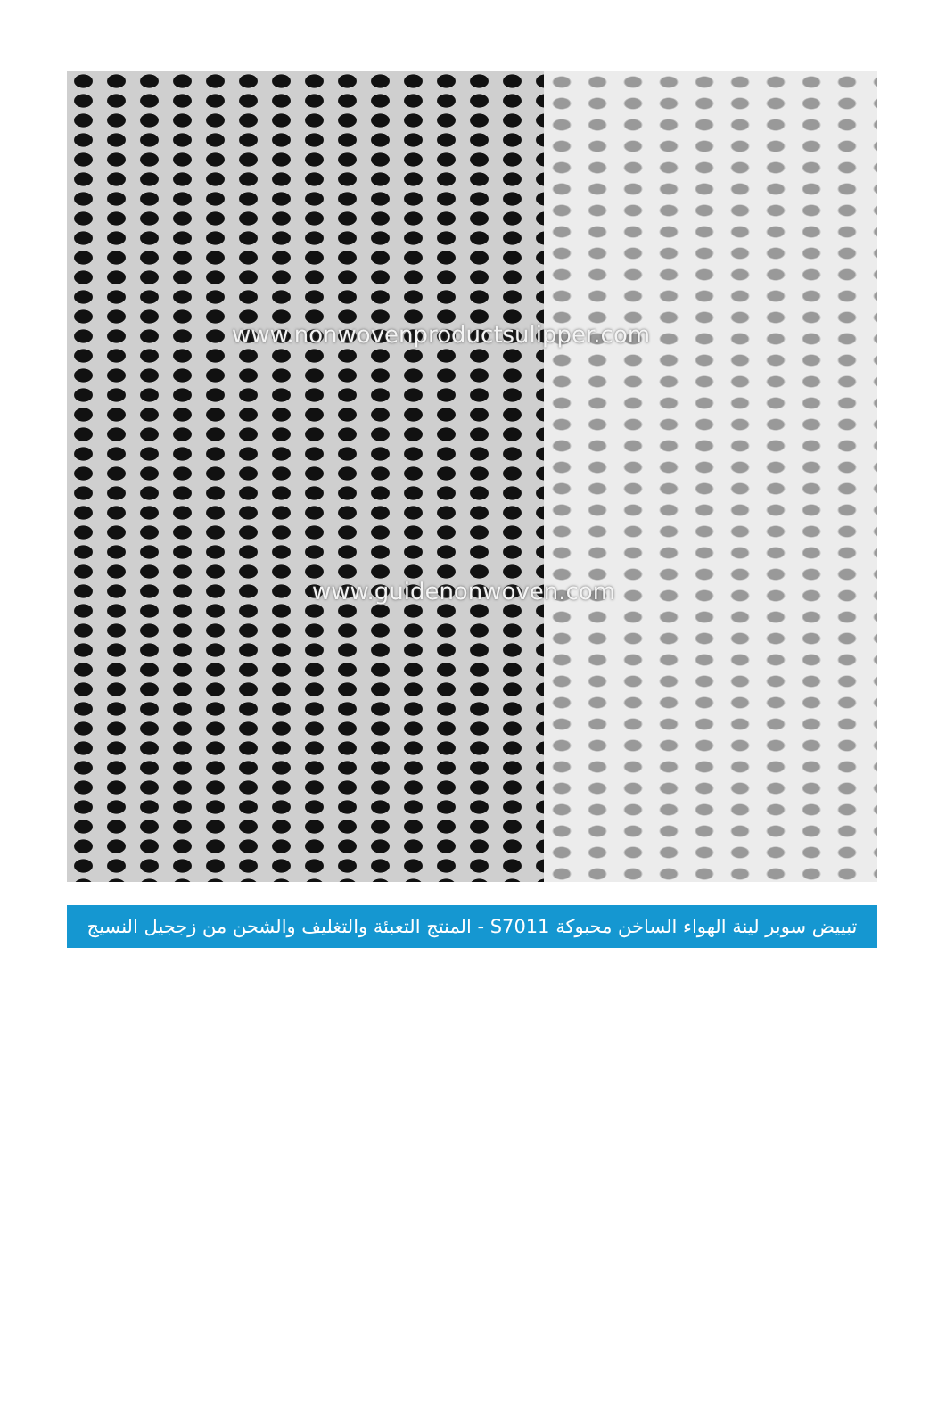www.nonwovenproductsulipper.com
www.guidenonwoven.com
تبييض سوبر لينة الهواء الساخن محبوكة S7011 - المنتج التعبئة والتغليف والشحن من زججيل النسيج